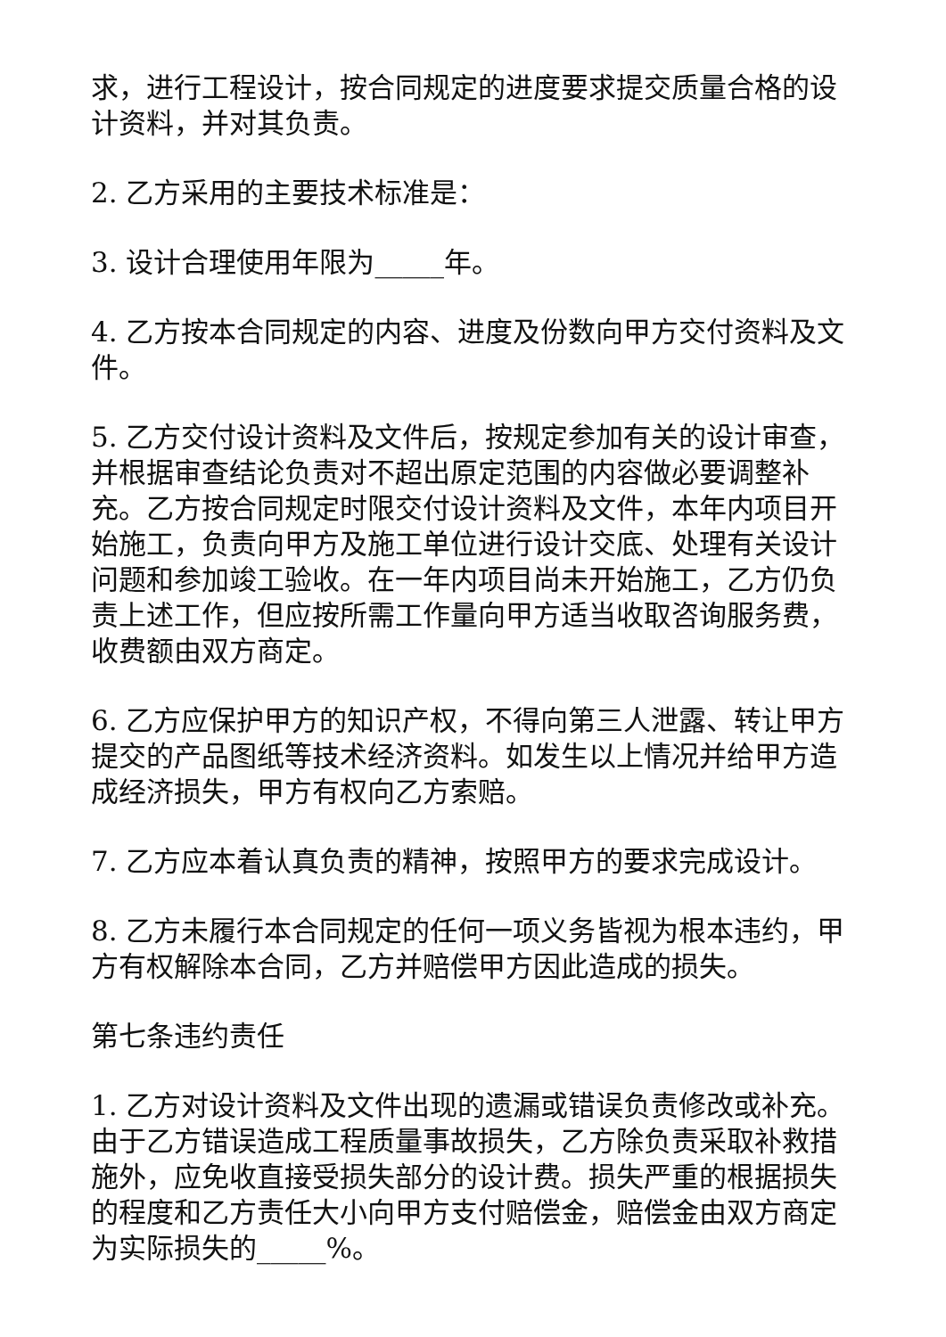求，进行工程设计，按合同规定的进度要求提交质量合格的设计资料，并对其负责。
2. 乙方采用的主要技术标准是：
3. 设计合理使用年限为_____年。
4. 乙方按本合同规定的内容、进度及份数向甲方交付资料及文件。
5. 乙方交付设计资料及文件后，按规定参加有关的设计审查，并根据审查结论负责对不超出原定范围的内容做必要调整补充。乙方按合同规定时限交付设计资料及文件，本年内项目开始施工，负责向甲方及施工单位进行设计交底、处理有关设计问题和参加竣工验收。在一年内项目尚未开始施工，乙方仍负责上述工作，但应按所需工作量向甲方适当收取咨询服务费，收费额由双方商定。
6. 乙方应保护甲方的知识产权，不得向第三人泄露、转让甲方提交的产品图纸等技术经济资料。如发生以上情况并给甲方造成经济损失，甲方有权向乙方索赔。
7. 乙方应本着认真负责的精神，按照甲方的要求完成设计。
8. 乙方未履行本合同规定的任何一项义务皆视为根本违约，甲方有权解除本合同，乙方并赔偿甲方因此造成的损失。
第七条违约责任
1. 乙方对设计资料及文件出现的遗漏或错误负责修改或补充。由于乙方错误造成工程质量事故损失，乙方除负责采取补救措施外，应免收直接受损失部分的设计费。损失严重的根据损失的程度和乙方责任大小向甲方支付赔偿金，赔偿金由双方商定为实际损失的_____%。